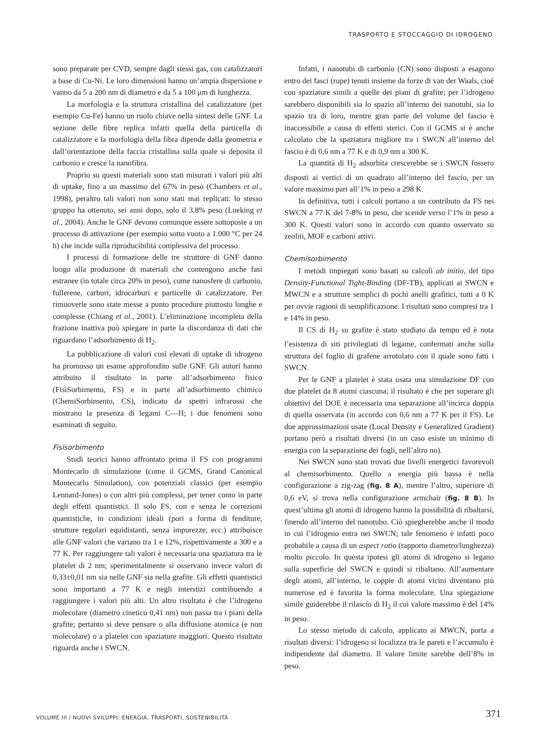TRASPORTO E STOCCAGGIO DI IDROGENO
sono preparate per CVD, sempre dagli stessi gas, con catalizzatori a base di Cu-Ni. Le loro dimensioni hanno un’ampia dispersione e vanno da 5 a 200 nm di diametro e da 5 a 100 μm di lunghezza.
La morfologia e la struttura cristallina del catalizzatore (per esempio Cu-Fe) hanno un ruolo chiave nella sintesi delle GNF. La sezione delle fibre replica infatti quella della particella di catalizzatore e la morfologia della fibra dipende dalla geometria e dall’orientazione della faccia cristallina sulla quale si deposita il carbonio e cresce la nanofibra.
Proprio su questi materiali sono stati misurati i valori più alti di uptake, fino a un massimo del 67% in peso (Chambers et al., 1998), peraltro tali valori non sono stati mai replicati: lo stesso gruppo ha ottenuto, sei anni dopo, solo il 3,8% peso (Lueking et al., 2004). Anche le GNF devono comunque essere sottoposte a un processo di attivazione (per esempio sotto vuoto a 1.000 °C per 24 h) che incide sulla riproducibilità complessiva del processo.
I processi di formazione delle tre strutture di GNF danno luogo alla produzione di materiali che contengono anche fasi estranee (in totale circa 20% in peso), come nanosfere di carbonio, fullerene, carburi, idrocarburi e particelle di catalizzatore. Per rimuoverle sono state messe a punto procedure piuttosto lunghe e complesse (Chiang et al., 2001). L’eliminazione incompleta della frazione inattiva può spiegare in parte la discordanza di dati che riguardano l’adsorbimento di H<sub>2</sub>.
La pubblicazione di valori così elevati di uptake di idrogeno ha promosso un esame approfondito sulle GNF. Gli autori hanno attribuito il risultato in parte all’adsorbimento fisico (FisiSorbimento, FS) e in parte all’adsorbimento chimico (ChemiSorbimento, CS), indicato da spettri infrarossi che mostrano la presenza di legami C—H; i due fenomeni sono esaminati di seguito.
Fisisorbimento
Studi teorici hanno affrontato prima il FS con programmi Montecarlo di simulazione (come il GCMS, Grand Canonical Montecarlo Simulation), con potenziali classici (per esempio Lennard-Jones) o con altri più complessi, per tener conto in parte degli effetti quantistici. Il solo FS, con e senza le correzioni quantistiche, in condizioni ideali (pori a forma di fenditure, strutture regolari equidistanti, senza impurezze, ecc.) attribuisce alle GNF valori che variano tra 1 e 12%, rispettivamente a 300 e a 77 K. Per raggiungere tali valori è necessaria una spaziatura tra le platelet di 2 nm; sperimentalmente si osservano invece valori di 0,33±0,01 nm sia nelle GNF sia nella grafite. Gli effetti quantistici sono importanti a 77 K e negli interstizi contribuendo a raggiungere i valori più alti. Un altro risultato è che l’idrogeno molecolare (diametro cinetico 0,41 nm) non passa tra i piani della grafite; pertanto si deve pensare o alla diffusione atomica (e non molecolare) o a platelet con spaziature maggiori. Questo risultato riguarda anche i SWCN.
Infatti, i nanotubi di carbonio (CN) sono disposti a esagono entro dei fasci (rope) tenuti insieme da forze di van der Waals, cioè con spaziature simili a quelle dei piani di grafite; per l’idrogeno sarebbero disponibili sia lo spazio all’interno dei nanotubi, sia lo spazio tra di loro, mentre gran parte del volume del fascio è inaccessibile a causa di effetti sterici. Con il GCMS si è anche calcolato che la spaziatura migliore tra i SWCN all’interno del fascio è di 0,6 nm a 77 K e di 0,9 nm a 300 K.
La quantità di H<sub>2</sub> adsorbita crescerebbe se i SWCN fossero disposti ai vertici di un quadrato all’interno del fascio, per un valore massimo pari all’1% in peso a 298 K.
In definitiva, tutti i calcoli portano a un contributo da FS nei SWCN a 77 K del 7-8% in peso, che scende verso l’1% in peso a 300 K. Questi valori sono in accordo con quanto osservato su zeoliti, MOF e carboni attivi.
Chemisorbimento
I metodi impiegati sono basati su calcoli ab initio, del tipo Density-Functional Tight-Binding (DF-TB), applicati ai SWCN e MWCN e a strutture semplici di pochi anelli grafitici, tutti a 0 K per ovvie ragioni di semplificazione. I risultati sono compresi tra 1 e 14% in peso.
Il CS di H<sub>2</sub> su grafite è stato studiato da tempo ed è nota l’esistenza di siti privilegiati di legame, confermati anche sulla struttura del foglio di grafene arrotolato con il quale sono fatti i SWCN.
Per le GNF a platelet è stata usata una simulazione DF con due platelet da 8 atomi ciascuna; il risultato è che per superare gli obiettivi del DOE è necessaria una separazione all’incirca doppia di quella osservata (in accordo con 0,6 nm a 77 K per il FS). Le due approssimazioni usate (Local Density e Generalized Gradient) portano però a risultati diversi (in un caso esiste un minimo di energia con la separazione dei fogli, nell’altro no).
Nei SWCN sono stati trovati due livelli energetici favorevoli al chemisorbimento. Quello a energia più bassa è nella configurazione a zig-zag (fig. 8 A), mentre l’altro, superiore di 0,6 eV, si trova nella configurazione armchair (fig. 8 B). In quest’ultima gli atomi di idrogeno hanno la possibilità di ribaltarsi, finendo all’interno del nanotubo. Ciò spiegherebbe anche il modo in cui l’idrogeno entra nei SWCN; tale fenomeno è infatti poco probabile a causa di un aspect ratio (rapporto diametro/lunghezza) molto piccolo. In questa ipotesi gli atomi di idrogeno si legano sulla superficie del SWCN e quindi si ribaltano. All’aumentare degli atomi, all’interno, le coppie di atomi vicini diventano più numerose ed è favorita la forma molecolare. Una spiegazione simile guiderebbe il rilascio di H<sub>2</sub> il cui valore massimo è del 14% in peso.
Lo stesso metodo di calcolo, applicato ai MWCN, porta a risultati diversi: l’idrogeno si localizza tra le pareti e l’accumulo è indipendente dal diametro. Il valore limite sarebbe dell’8% in peso.
VOLUME III / NUOVI SVILUPPI: ENERGIA, TRASPORTI, SOSTENIBILITÀ
371